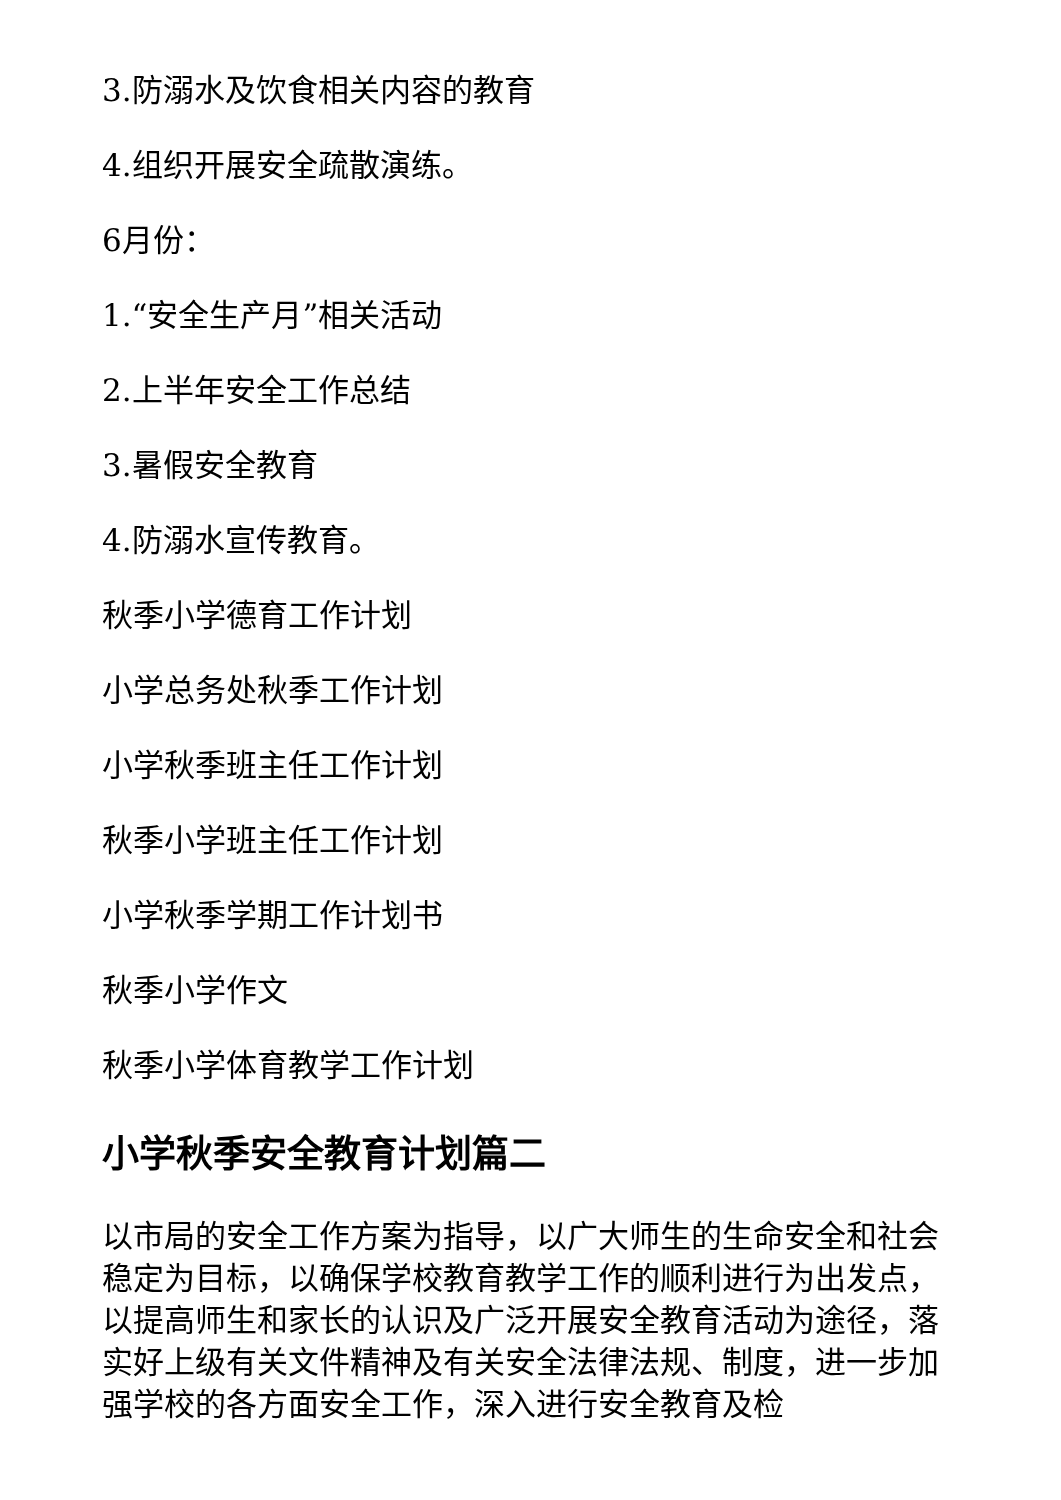3.防溺水及饮食相关内容的教育
4.组织开展安全疏散演练。
6月份：
1.“安全生产月”相关活动
2.上半年安全工作总结
3.暑假安全教育
4.防溺水宣传教育。
秋季小学德育工作计划
小学总务处秋季工作计划
小学秋季班主任工作计划
秋季小学班主任工作计划
小学秋季学期工作计划书
秋季小学作文
秋季小学体育教学工作计划
小学秋季安全教育计划篇二
以市局的安全工作方案为指导，以广大师生的生命安全和社会稳定为目标，以确保学校教育教学工作的顺利进行为出发点，以提高师生和家长的认识及广泛开展安全教育活动为途径，落实好上级有关文件精神及有关安全法律法规、制度，进一步加强学校的各方面安全工作，深入进行安全教育及检